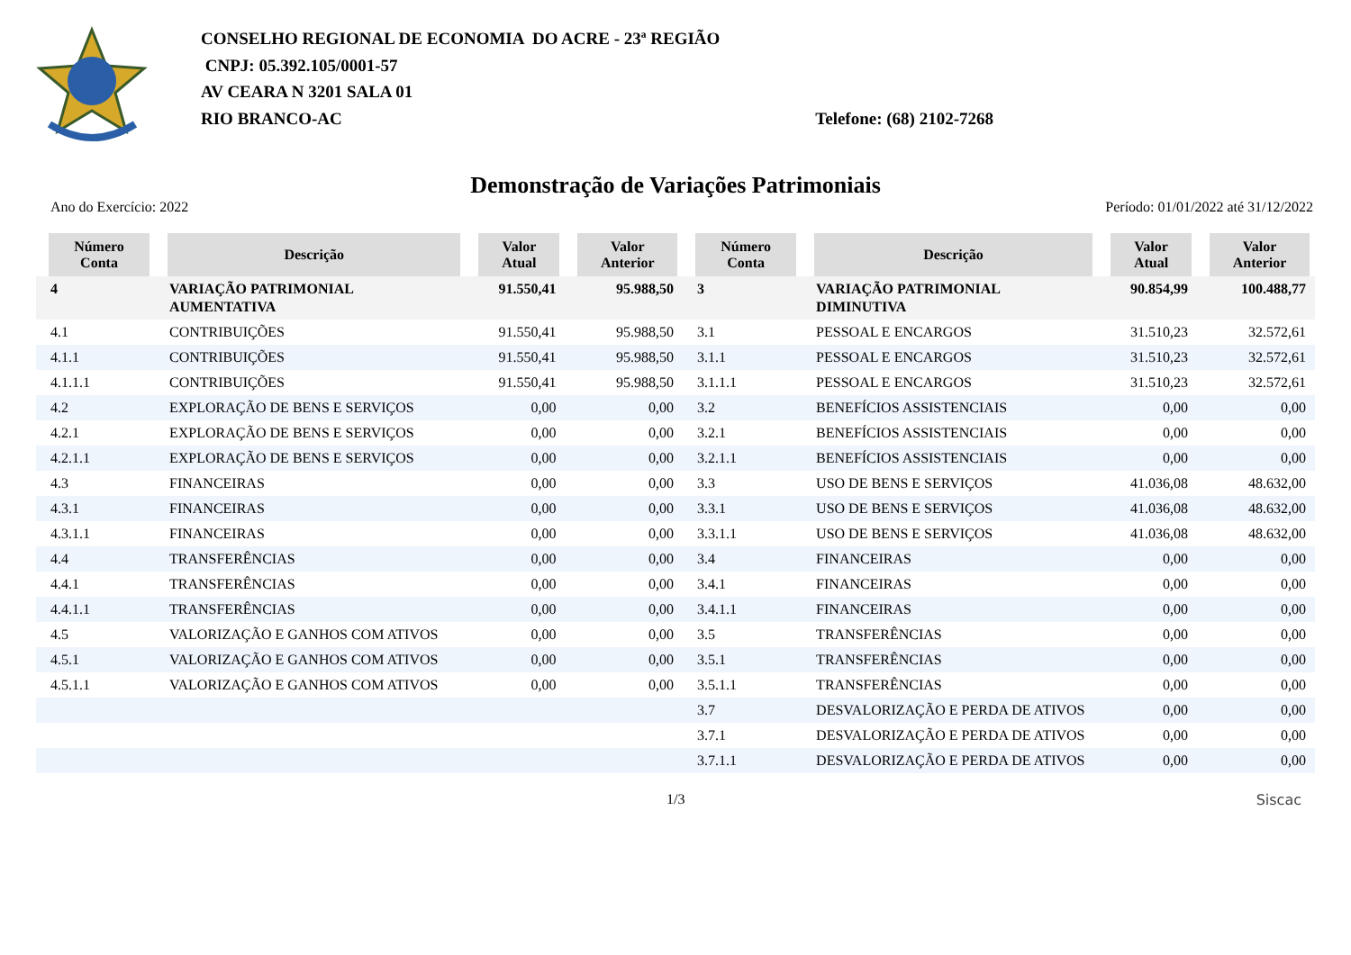CONSELHO REGIONAL DE ECONOMIA DO ACRE - 23ª REGIÃO
CNPJ: 05.392.105/0001-57
AV CEARA N 3201 SALA 01
RIO BRANCO-AC Telefone: (68) 2102-7268
Demonstração de Variações Patrimoniais
Ano do Exercício: 2022 Período: 01/01/2022 até 31/12/2022
| Número Conta | Descrição | Valor Atual | Valor Anterior | Número Conta | Descrição | Valor Atual | Valor Anterior |
| --- | --- | --- | --- | --- | --- | --- | --- |
| 4 | VARIAÇÃO PATRIMONIAL AUMENTATIVA | 91.550,41 | 95.988,50 | 3 | VARIAÇÃO PATRIMONIAL DIMINUTIVA | 90.854,99 | 100.488,77 |
| 4.1 | CONTRIBUIÇÕES | 91.550,41 | 95.988,50 | 3.1 | PESSOAL E ENCARGOS | 31.510,23 | 32.572,61 |
| 4.1.1 | CONTRIBUIÇÕES | 91.550,41 | 95.988,50 | 3.1.1 | PESSOAL E ENCARGOS | 31.510,23 | 32.572,61 |
| 4.1.1.1 | CONTRIBUIÇÕES | 91.550,41 | 95.988,50 | 3.1.1.1 | PESSOAL E ENCARGOS | 31.510,23 | 32.572,61 |
| 4.2 | EXPLORAÇÃO DE BENS E SERVIÇOS | 0,00 | 0,00 | 3.2 | BENEFÍCIOS ASSISTENCIAIS | 0,00 | 0,00 |
| 4.2.1 | EXPLORAÇÃO DE BENS E SERVIÇOS | 0,00 | 0,00 | 3.2.1 | BENEFÍCIOS ASSISTENCIAIS | 0,00 | 0,00 |
| 4.2.1.1 | EXPLORAÇÃO DE BENS E SERVIÇOS | 0,00 | 0,00 | 3.2.1.1 | BENEFÍCIOS ASSISTENCIAIS | 0,00 | 0,00 |
| 4.3 | FINANCEIRAS | 0,00 | 0,00 | 3.3 | USO DE BENS E SERVIÇOS | 41.036,08 | 48.632,00 |
| 4.3.1 | FINANCEIRAS | 0,00 | 0,00 | 3.3.1 | USO DE BENS E SERVIÇOS | 41.036,08 | 48.632,00 |
| 4.3.1.1 | FINANCEIRAS | 0,00 | 0,00 | 3.3.1.1 | USO DE BENS E SERVIÇOS | 41.036,08 | 48.632,00 |
| 4.4 | TRANSFERÊNCIAS | 0,00 | 0,00 | 3.4 | FINANCEIRAS | 0,00 | 0,00 |
| 4.4.1 | TRANSFERÊNCIAS | 0,00 | 0,00 | 3.4.1 | FINANCEIRAS | 0,00 | 0,00 |
| 4.4.1.1 | TRANSFERÊNCIAS | 0,00 | 0,00 | 3.4.1.1 | FINANCEIRAS | 0,00 | 0,00 |
| 4.5 | VALORIZAÇÃO E GANHOS COM ATIVOS | 0,00 | 0,00 | 3.5 | TRANSFERÊNCIAS | 0,00 | 0,00 |
| 4.5.1 | VALORIZAÇÃO E GANHOS COM ATIVOS | 0,00 | 0,00 | 3.5.1 | TRANSFERÊNCIAS | 0,00 | 0,00 |
| 4.5.1.1 | VALORIZAÇÃO E GANHOS COM ATIVOS | 0,00 | 0,00 | 3.5.1.1 | TRANSFERÊNCIAS | 0,00 | 0,00 |
| | | | | 3.7 | DESVALORIZAÇÃO E PERDA DE ATIVOS | 0,00 | 0,00 |
| | | | | 3.7.1 | DESVALORIZAÇÃO E PERDA DE ATIVOS | 0,00 | 0,00 |
| | | | | 3.7.1.1 | DESVALORIZAÇÃO E PERDA DE ATIVOS | 0,00 | 0,00 |
1/3 Siscac